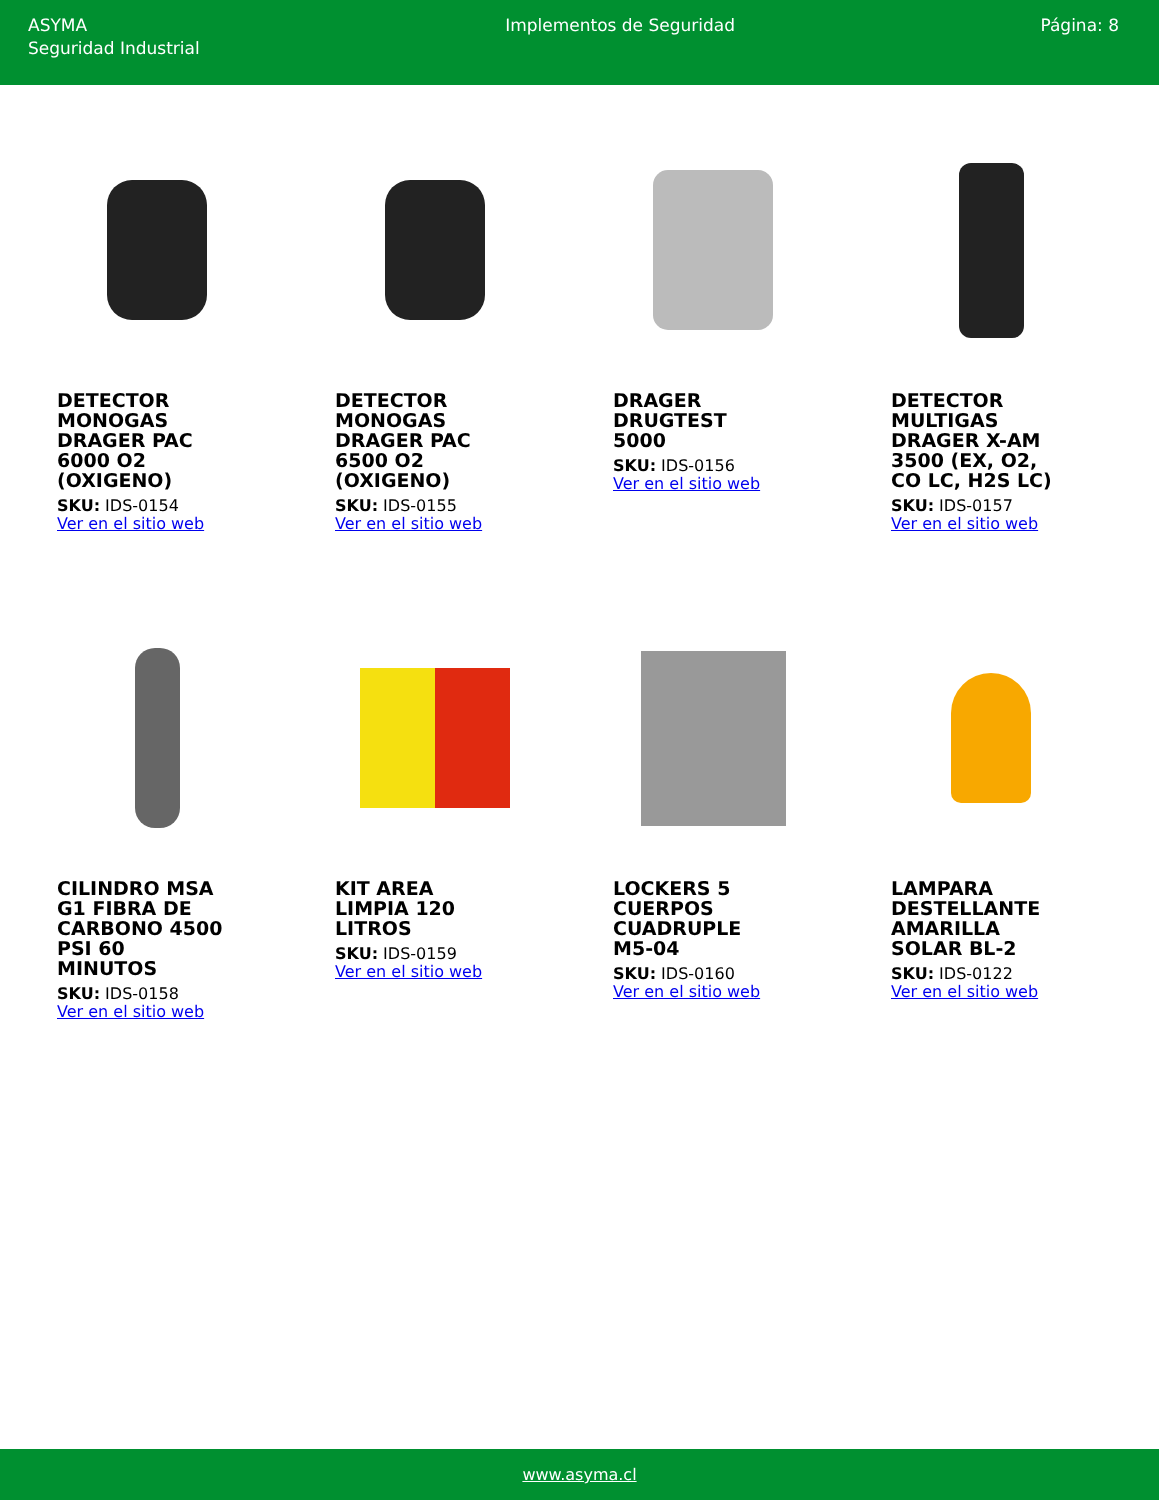ASYMA
Seguridad Industrial
Implementos de Seguridad Página: 8
DETECTOR MONOGAS DRAGER PAC 6000 O2 (OXIGENO)
SKU: IDS-0154
Ver en el sitio web
DETECTOR MONOGAS DRAGER PAC 6500 O2 (OXIGENO)
SKU: IDS-0155
Ver en el sitio web
DRAGER DRUGTEST 5000
SKU: IDS-0156
Ver en el sitio web
DETECTOR MULTIGAS DRAGER X-AM 3500 (EX, O2, CO LC, H2S LC)
SKU: IDS-0157
Ver en el sitio web
CILINDRO MSA G1 FIBRA DE CARBONO 4500 PSI 60 MINUTOS
SKU: IDS-0158
Ver en el sitio web
KIT AREA LIMPIA 120 LITROS
SKU: IDS-0159
Ver en el sitio web
LOCKERS 5 CUERPOS CUADRUPLE M5-04
SKU: IDS-0160
Ver en el sitio web
LAMPARA DESTELLANTE AMARILLA SOLAR BL-2
SKU: IDS-0122
Ver en el sitio web
www.asyma.cl